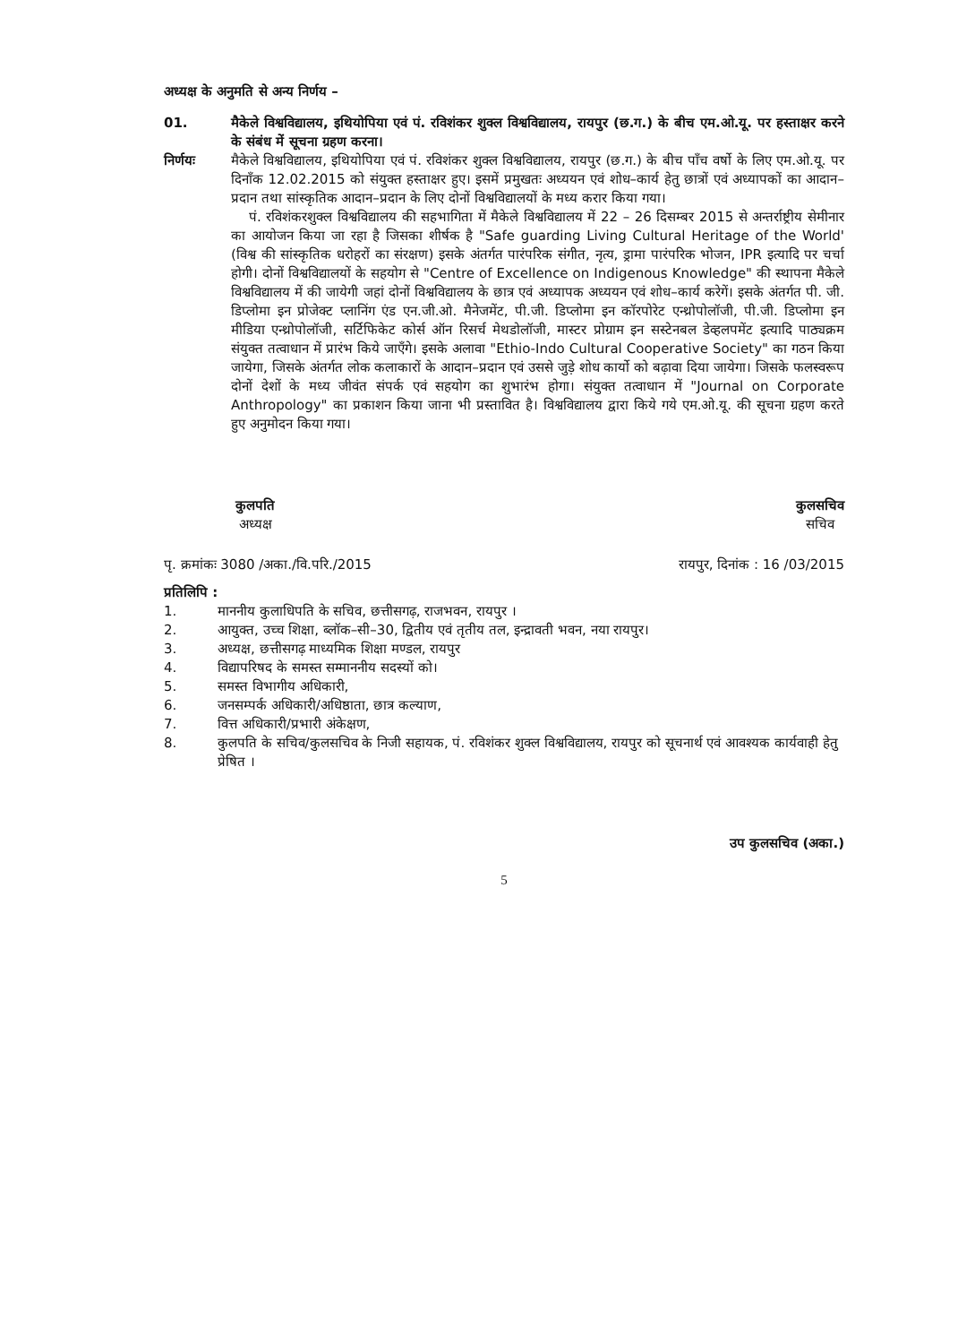अध्यक्ष के अनुमति से अन्य निर्णय –
01. मैकेले विश्वविद्यालय, इथियोपिया एवं पं. रविशंकर शुक्ल विश्वविद्यालय, रायपुर (छ.ग.) के बीच एम.ओ.यू. पर हस्ताक्षर करने के संबंध में सूचना ग्रहण करना।
निर्णयः मैकेले विश्वविद्यालय, इथियोपिया एवं पं. रविशंकर शुक्ल विश्वविद्यालय, रायपुर (छ.ग.) के बीच पाँच वर्षो के लिए एम.ओ.यू. पर दिनाँक 12.02.2015 को संयुक्त हस्ताक्षर हुए। इसमें प्रमुखतः अध्ययन एवं शोध–कार्य हेतु छात्रों एवं अध्यापकों का आदान–प्रदान तथा सांस्कृतिक आदान–प्रदान के लिए दोनों विश्वविद्यालयों के मध्य करार किया गया।
पं. रविशंकरशुक्ल विश्वविद्यालय की सहभागिता में मैकेले विश्वविद्यालय में 22 – 26 दिसम्बर 2015 से अन्तर्राष्ट्रीय सेमीनार का आयोजन किया जा रहा है जिसका शीर्षक है "Safe guarding Living Cultural Heritage of the World' (विश्व की सांस्कृतिक धरोहरों का संरक्षण) इसके अंतर्गत पारंपरिक संगीत, नृत्य, ड्रामा पारंपरिक भोजन, IPR इत्यादि पर चर्चा होगी। दोनों विश्वविद्यालयों के सहयोग से "Centre of Excellence on Indigenous Knowledge" की स्थापना मैकेले विश्वविद्यालय में की जायेगी जहां दोनों विश्वविद्यालय के छात्र एवं अध्यापक अध्ययन एवं शोध–कार्य करेगें। इसके अंतर्गत पी. जी. डिप्लोमा इन प्रोजेक्ट प्लानिंग एंड एन.जी.ओ. मैनेजमेंट, पी.जी. डिप्लोमा इन कॉरपोरेट एन्थ्रोपोलॉजी, पी.जी. डिप्लोमा इन मीडिया एन्थ्रोपोलॉजी, सर्टिफिकेट कोर्स ऑन रिसर्च मेथडोलॉजी, मास्टर प्रोग्राम इन सस्टेनबल डेव्हलपमेंट इत्यादि पाठ्यक्रम संयुक्त तत्वाधान में प्रारंभ किये जाएँगे। इसके अलावा "Ethio-Indo Cultural Cooperative Society" का गठन किया जायेगा, जिसके अंतर्गत लोक कलाकारों के आदान–प्रदान एवं उससे जुड़े शोध कार्यो को बढ़ावा दिया जायेगा। जिसके फलस्वरूप दोनों देशों के मध्य जीवंत संपर्क एवं सहयोग का शुभारंभ होगा। संयुक्त तत्वाधान में "Journal on Corporate Anthropology" का प्रकाशन किया जाना भी प्रस्तावित है। विश्वविद्यालय द्वारा किये गये एम.ओ.यू. की सूचना ग्रहण करते हुए अनुमोदन किया गया।
कुलपति
अध्यक्ष
कुलसचिव
सचिव
पृ. क्रमांकः 3080 /अका./वि.परि./2015 रायपुर, दिनांक : 16 /03/2015
प्रतिलिपि :
1. माननीय कुलाधिपति के सचिव, छत्तीसगढ़, राजभवन, रायपुर ।
2. आयुक्त, उच्च शिक्षा, ब्लॉक–सी–30, द्वितीय एवं तृतीय तल, इन्द्रावती भवन, नया रायपुर।
3. अध्यक्ष, छत्तीसगढ़ माध्यमिक शिक्षा मण्डल, रायपुर
4. विद्यापरिषद के समस्त सम्माननीय सदस्यों को।
5. समस्त विभागीय अधिकारी,
6. जनसम्पर्क अधिकारी/अधिष्ठाता, छात्र कल्याण,
7. वित्त अधिकारी/प्रभारी अंकेक्षण,
8. कुलपति के सचिव/कुलसचिव के निजी सहायक, पं. रविशंकर शुक्ल विश्वविद्यालय, रायपुर को सूचनार्थ एवं आवश्यक कार्यवाही हेतु प्रेषित ।
उप कुलसचिव (अका.)
5